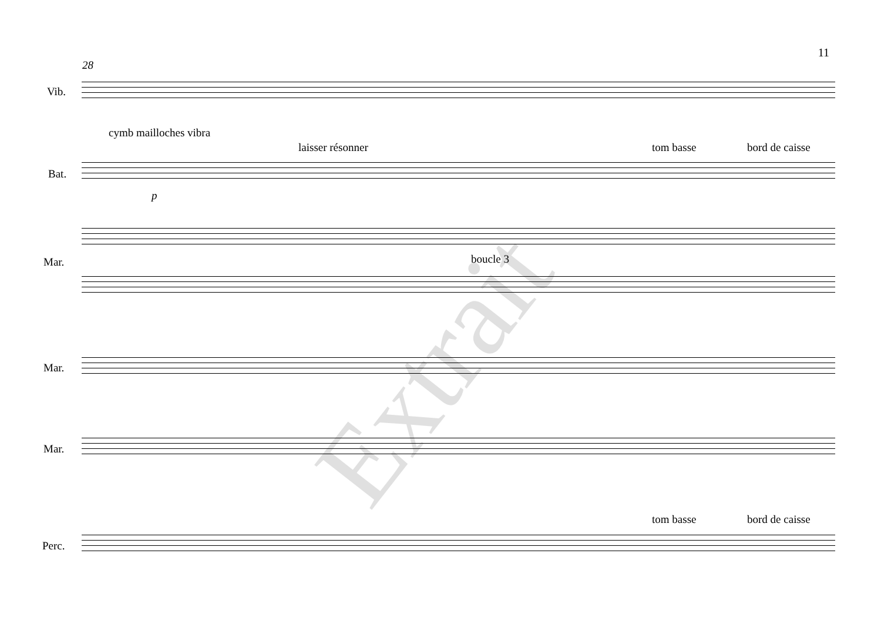11
28
Vib.
cymb mailloches vibra
laisser résonner tom basse bord de caisse
Bat.
p
Mar. boucle 3
Mar.
Mar.
tom basse bord de caisse
Perc.
Extrait